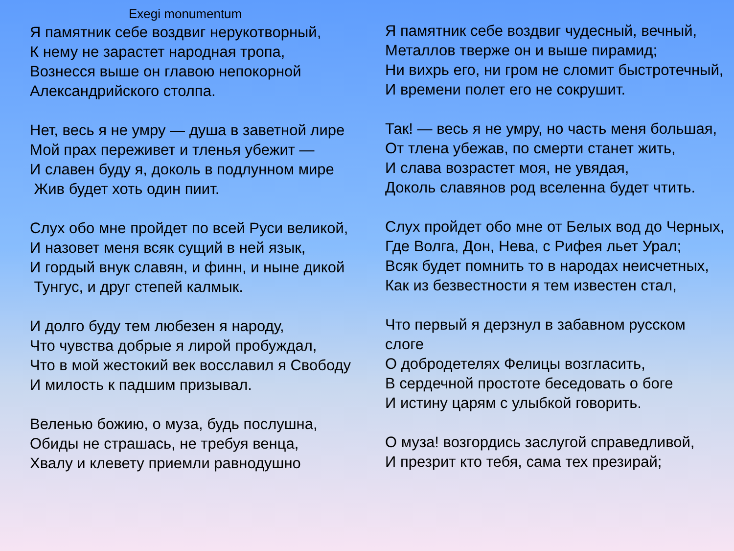Exegi monumentum
Я памятник себе воздвиг нерукотворный,
К нему не зарастет народная тропа,
Вознесся выше он главою непокорной
Александрийского столпа.
Нет, весь я не умру — душа в заветной лире
Мой прах переживет и тленья убежит —
И славен буду я, доколь в подлунном мире
Жив будет хоть один пиит.
Слух обо мне пройдет по всей Руси великой,
И назовет меня всяк сущий в ней язык,
И гордый внук славян, и финн, и ныне дикой
Тунгус, и друг степей калмык.
И долго буду тем любезен я народу,
Что чувства добрые я лирой пробуждал,
Что в мой жестокий век восславил я Свободу
И милость к падшим призывал.
Веленью божию, о муза, будь послушна,
Обиды не страшась, не требуя венца,
Хвалу и клевету приемли равнодушно
Я памятник себе воздвиг чудесный, вечный,
Металлов тверже он и выше пирамид;
Ни вихрь его, ни гром не сломит быстротечный,
И времени полет его не сокрушит.
Так! — весь я не умру, но часть меня большая,
От тлена убежав, по смерти станет жить,
И слава возрастет моя, не увядая,
Доколь славянов род вселенна будет чтить.
Слух пройдет обо мне от Белых вод до Черных,
Где Волга, Дон, Нева, с Рифея льет Урал;
Всяк будет помнить то в народах неисчетных,
Как из безвестности я тем известен стал,
Что первый я дерзнул в забавном русском слоге
О добродетелях Фелицы возгласить,
В сердечной простоте беседовать о боге
И истину царям с улыбкой говорить.
О муза! возгордись заслугой справедливой,
И презрит кто тебя, сама тех презирай;